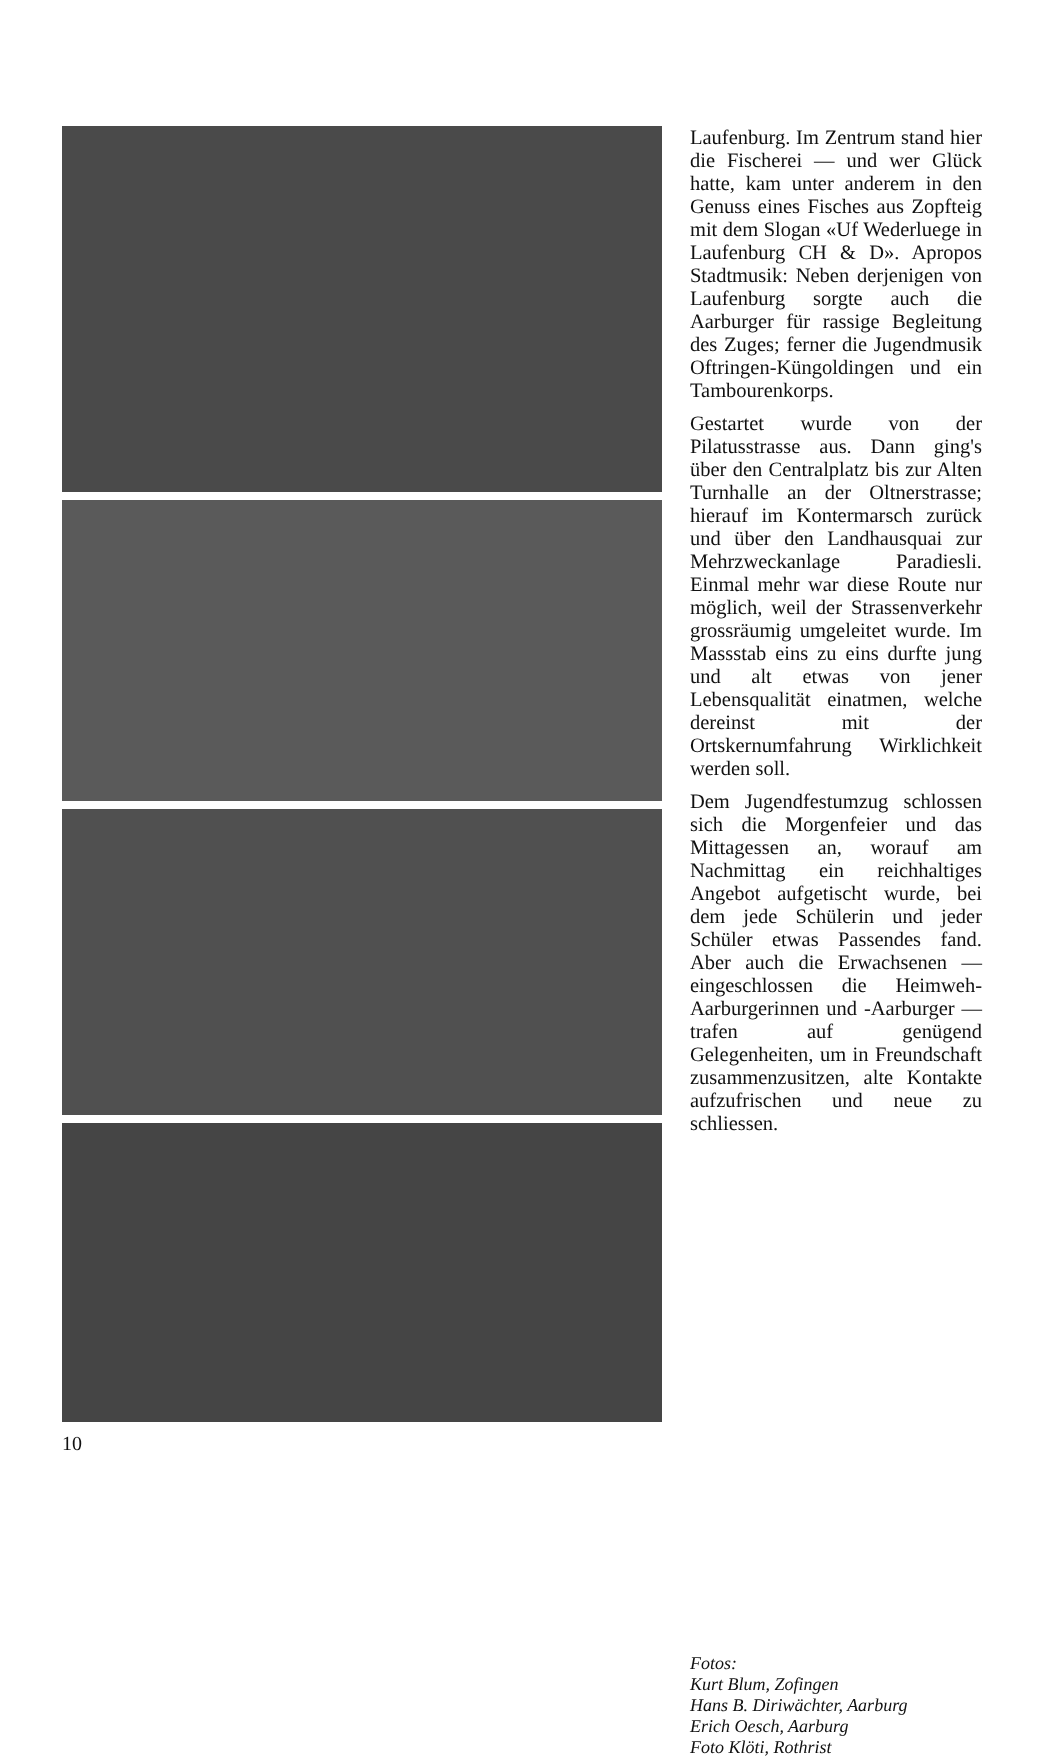Laufenburg. Im Zentrum stand hier die Fischerei — und wer Glück hatte, kam unter anderem in den Genuss eines Fisches aus Zopfteig mit dem Slogan «Uf Wederluege in Laufenburg CH & D». Apropos Stadtmusik: Neben derjenigen von Laufenburg sorgte auch die Aarburger für rassige Begleitung des Zuges; ferner die Jugendmusik Oftringen-Küngoldingen und ein Tambourenkorps.
Gestartet wurde von der Pilatusstrasse aus. Dann ging's über den Centralplatz bis zur Alten Turnhalle an der Oltnerstrasse; hierauf im Kontermarsch zurück und über den Landhausquai zur Mehrzweckanlage Paradiesli. Einmal mehr war diese Route nur möglich, weil der Strassenverkehr grossräumig umgeleitet wurde. Im Massstab eins zu eins durfte jung und alt etwas von jener Lebensqualität einatmen, welche dereinst mit der Ortskernumfahrung Wirklichkeit werden soll.
Dem Jugendfestumzug schlossen sich die Morgenfeier und das Mittagessen an, worauf am Nachmittag ein reichhaltiges Angebot aufgetischt wurde, bei dem jede Schülerin und jeder Schüler etwas Passendes fand. Aber auch die Erwachsenen — eingeschlossen die Heimweh-Aarburgerinnen und -Aarburger — trafen auf genügend Gelegenheiten, um in Freundschaft zusammenzusitzen, alte Kontakte aufzufrischen und neue zu schliessen.
Fotos:
Kurt Blum, Zofingen
Hans B. Diriwächter, Aarburg
Erich Oesch, Aarburg
Foto Klöti, Rothrist
10